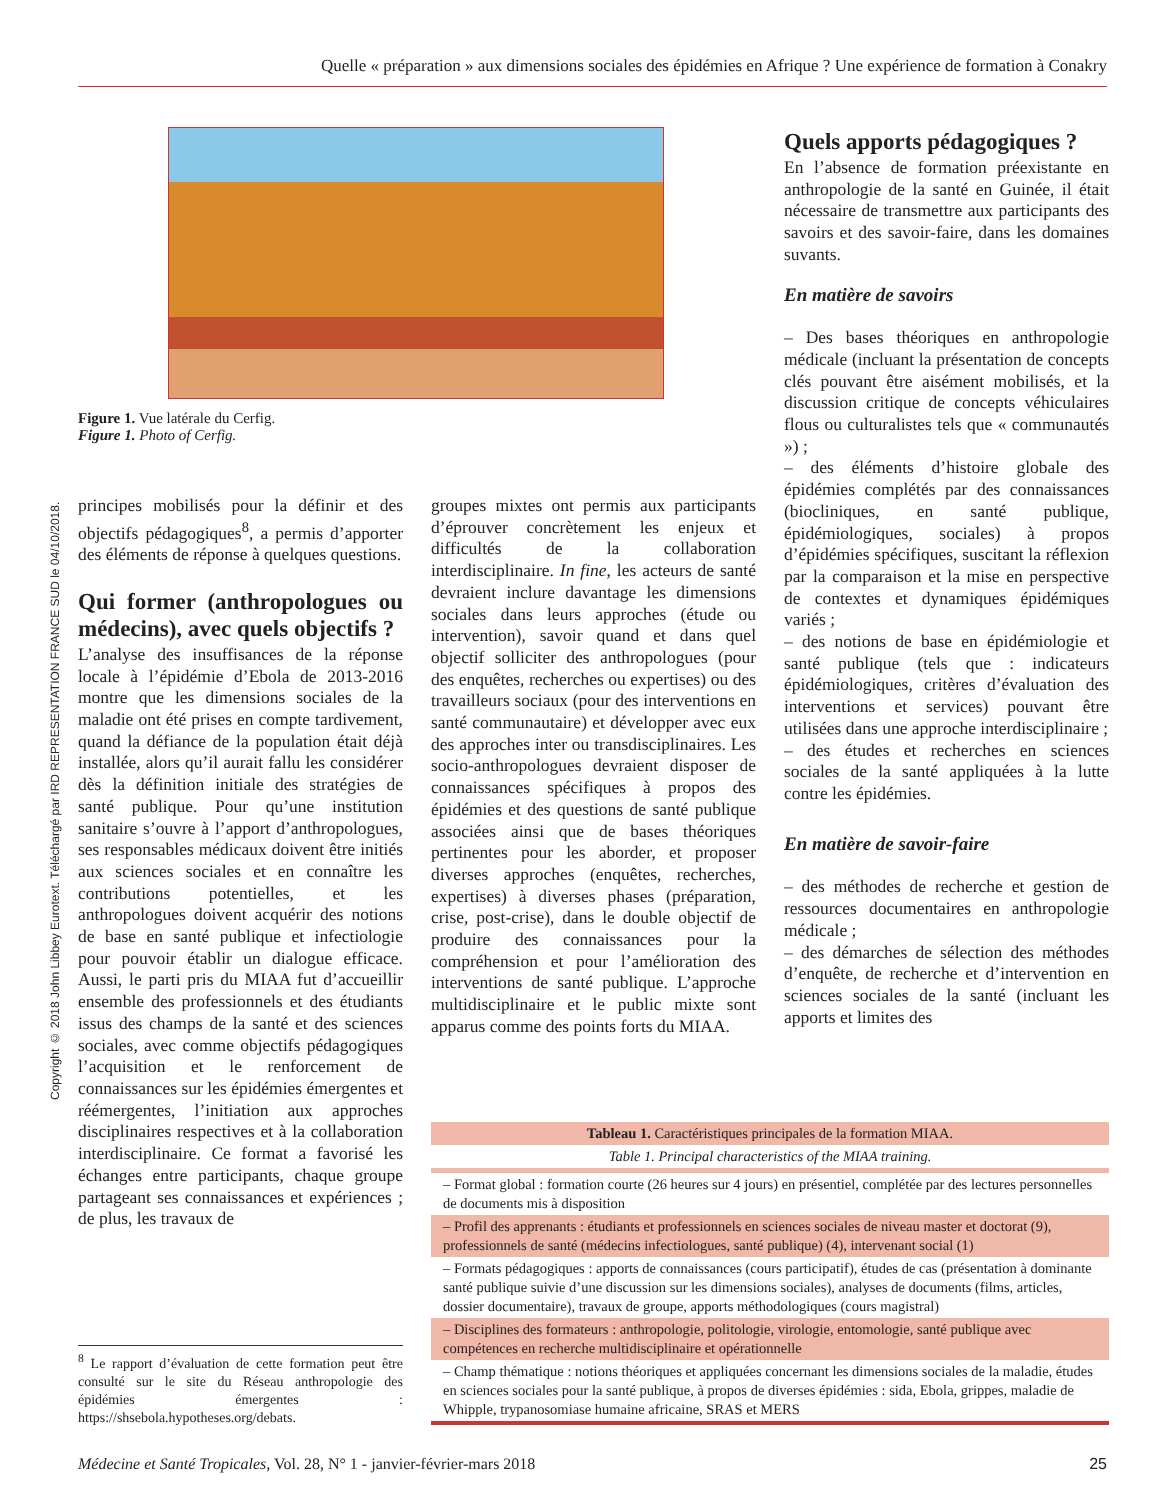Quelle « préparation » aux dimensions sociales des épidémies en Afrique ? Une expérience de formation à Conakry
Copyright © 2018 John Libbey Eurotext. Téléchargé par IRD REPRESENTATION FRANCE SUD le 04/10/2018.
Figure 1. Vue latérale du Cerfig.
Figure 1. Photo of Cerfig.
principes mobilisés pour la définir et des objectifs pédagogiques<sup>8</sup>, a permis d’apporter des éléments de réponse à quelques questions.
Qui former (anthropologues ou médecins), avec quels objectifs ?
L’analyse des insuffisances de la réponse locale à l’épidémie d’Ebola de 2013-2016 montre que les dimensions sociales de la maladie ont été prises en compte tardivement, quand la défiance de la population était déjà installée, alors qu’il aurait fallu les considérer dès la définition initiale des stratégies de santé publique. Pour qu’une institution sanitaire s’ouvre à l’apport d’anthropologues, ses responsables médicaux doivent être initiés aux sciences sociales et en connaître les contributions potentielles, et les anthropologues doivent acquérir des notions de base en santé publique et infectiologie pour pouvoir établir un dialogue efficace. Aussi, le parti pris du MIAA fut d’accueillir ensemble des professionnels et des étudiants issus des champs de la santé et des sciences sociales, avec comme objectifs pédagogiques l’acquisition et le renforcement de connaissances sur les épidémies émergentes et réémergentes, l’initiation aux approches disciplinaires respectives et à la collaboration interdisciplinaire. Ce format a favorisé les échanges entre participants, chaque groupe partageant ses connaissances et expériences ; de plus, les travaux de
groupes mixtes ont permis aux participants d’éprouver concrètement les enjeux et difficultés de la collaboration interdisciplinaire. In fine, les acteurs de santé devraient inclure davantage les dimensions sociales dans leurs approches (étude ou intervention), savoir quand et dans quel objectif solliciter des anthropologues (pour des enquêtes, recherches ou expertises) ou des travailleurs sociaux (pour des interventions en santé communautaire) et développer avec eux des approches inter ou transdisciplinaires. Les socio-anthropologues devraient disposer de connaissances spécifiques à propos des épidémies et des questions de santé publique associées ainsi que de bases théoriques pertinentes pour les aborder, et proposer diverses approches (enquêtes, recherches, expertises) à diverses phases (préparation, crise, post-crise), dans le double objectif de produire des connaissances pour la compréhension et pour l’amélioration des interventions de santé publique. L’approche multidisciplinaire et le public mixte sont apparus comme des points forts du MIAA.
Quels apports pédagogiques ?
En l’absence de formation préexistante en anthropologie de la santé en Guinée, il était nécessaire de transmettre aux participants des savoirs et des savoir-faire, dans les domaines suvants.
En matière de savoirs
– Des bases théoriques en anthropologie médicale (incluant la présentation de concepts clés pouvant être aisément mobilisés, et la discussion critique de concepts véhiculaires flous ou culturalistes tels que « communautés ») ;
– des éléments d’histoire globale des épidémies complétés par des connaissances (biocliniques, en santé publique, épidémiologiques, sociales) à propos d’épidémies spécifiques, suscitant la réflexion par la comparaison et la mise en perspective de contextes et dynamiques épidémiques variés ;
– des notions de base en épidémiologie et santé publique (tels que : indicateurs épidémiologiques, critères d’évaluation des interventions et services) pouvant être utilisées dans une approche interdisciplinaire ;
– des études et recherches en sciences sociales de la santé appliquées à la lutte contre les épidémies.
En matière de savoir-faire
– des méthodes de recherche et gestion de ressources documentaires en anthropologie médicale ;
– des démarches de sélection des méthodes d’enquête, de recherche et d’intervention en sciences sociales de la santé (incluant les apports et limites des
| Tableau 1. Caractéristiques principales de la formation MIAA. |
| Table 1. Principal characteristics of the MIAA training. |
| – Format global : formation courte (26 heures sur 4 jours) en présentiel, complétée par des lectures personnelles de documents mis à disposition |
| – Profil des apprenants : étudiants et professionnels en sciences sociales de niveau master et doctorat (9), professionnels de santé (médecins infectiologues, santé publique) (4), intervenant social (1) |
| – Formats pédagogiques : apports de connaissances (cours participatif), études de cas (présentation à dominante santé publique suivie d’une discussion sur les dimensions sociales), analyses de documents (films, articles, dossier documentaire), travaux de groupe, apports méthodologiques (cours magistral) |
| – Disciplines des formateurs : anthropologie, politologie, virologie, entomologie, santé publique avec compétences en recherche multidisciplinaire et opérationnelle |
| – Champ thématique : notions théoriques et appliquées concernant les dimensions sociales de la maladie, études en sciences sociales pour la santé publique, à propos de diverses épidémies : sida, Ebola, grippes, maladie de Whipple, trypanosomiase humaine africaine, SRAS et MERS |
<sup>8</sup> Le rapport d’évaluation de cette formation peut être consulté sur le site du Réseau anthropologie des épidémies émergentes : https://shsebola.hypotheses.org/debats.
Médecine et Santé Tropicales, Vol. 28, N° 1 - janvier-février-mars 2018 25